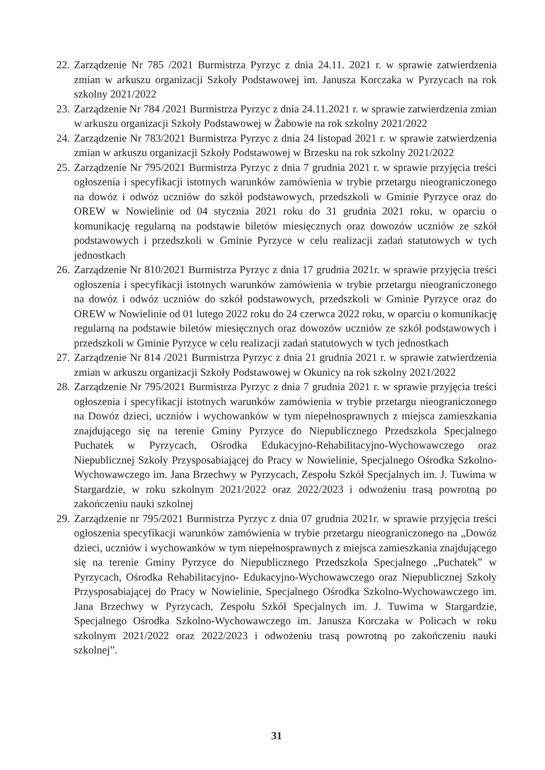22. Zarządzenie Nr 785 /2021 Burmistrza Pyrzyc z dnia 24.11. 2021 r. w sprawie zatwierdzenia zmian w arkuszu organizacji Szkoły Podstawowej im. Janusza Korczaka w Pyrzycach na rok szkolny 2021/2022
23. Zarządzenie Nr 784 /2021 Burmistrza Pyrzyc z dnia 24.11.2021 r. w sprawie zatwierdzenia zmian w arkuszu organizacji Szkoły Podstawowej w Żabowie na rok szkolny 2021/2022
24. Zarządzenie Nr 783/2021 Burmistrza Pyrzyc z dnia 24 listopad 2021 r. w sprawie zatwierdzenia zmian w arkuszu organizacji Szkoły Podstawowej w Brzesku na rok szkolny 2021/2022
25. Zarządzenie Nr 795/2021 Burmistrza Pyrzyc z dnia 7 grudnia 2021 r. w sprawie przyjęcia treści ogłoszenia i specyfikacji istotnych warunków zamówienia w trybie przetargu nieograniczonego na dowóz i odwóz uczniów do szkół podstawowych, przedszkoli w Gminie Pyrzyce oraz do OREW w Nowielinie od 04 stycznia 2021 roku do 31 grudnia 2021 roku, w oparciu o komunikację regularną na podstawie biletów miesięcznych oraz dowozów uczniów ze szkół podstawowych i przedszkoli w Gminie Pyrzyce w celu realizacji zadań statutowych w tych jednostkach
26. Zarządzenie Nr 810/2021 Burmistrza Pyrzyc z dnia 17 grudnia 2021r. w sprawie przyjęcia treści ogłoszenia i specyfikacji istotnych warunków zamówienia w trybie przetargu nieograniczonego na dowóz i odwóz uczniów do szkół podstawowych, przedszkoli w Gminie Pyrzyce oraz do OREW w Nowielinie od 01 lutego 2022 roku do 24 czerwca 2022 roku, w oparciu o komunikację regularną na podstawie biletów miesięcznych oraz dowozów uczniów ze szkół podstawowych i przedszkoli w Gminie Pyrzyce w celu realizacji zadań statutowych w tych jednostkach
27. Zarządzenie Nr 814 /2021 Burmistrza Pyrzyc z dnia 21 grudnia 2021 r. w sprawie zatwierdzenia zmian w arkuszu organizacji Szkoły Podstawowej w Okunicy na rok szkolny 2021/2022
28. Zarządzenie Nr 795/2021 Burmistrza Pyrzyc z dnia 7 grudnia 2021 r. w sprawie przyjęcia treści ogłoszenia i specyfikacji istotnych warunków zamówienia w trybie przetargu nieograniczonego na Dowóz dzieci, uczniów i wychowanków w tym niepełnosprawnych z miejsca zamieszkania znajdującego się na terenie Gminy Pyrzyce do Niepublicznego Przedszkola Specjalnego Puchatek w Pyrzycach, Ośrodka Edukacyjno-Rehabilitacyjno-Wychowawczego oraz Niepublicznej Szkoły Przysposabiającej do Pracy w Nowielinie, Specjalnego Ośrodka Szkolno-Wychowawczego im. Jana Brzechwy w Pyrzycach, Zespołu Szkół Specjalnych im. J. Tuwima w Stargardzie, w roku szkolnym 2021/2022 oraz 2022/2023 i odwożeniu trasą powrotną po zakończeniu nauki szkolnej
29. Zarządzenie nr 795/2021 Burmistrza Pyrzyc z dnia 07 grudnia 2021r. w sprawie przyjęcia treści ogłoszenia specyfikacji warunków zamówienia w trybie przetargu nieograniczonego na „Dowóz dzieci, uczniów i wychowanków w tym niepełnosprawnych z miejsca zamieszkania znajdującego się na terenie Gminy Pyrzyce do Niepublicznego Przedszkola Specjalnego „Puchatek” w Pyrzycach, Ośrodka Rehabilitacyjno- Edukacyjno-Wychowawczego oraz Niepublicznej Szkoły Przysposabiającej do Pracy w Nowielinie, Specjalnego Ośrodka Szkolno-Wychowawczego im. Jana Brzechwy w Pyrzycach, Zespołu Szkół Specjalnych im. J. Tuwima w Stargardzie, Specjalnego Ośrodka Szkolno-Wychowawczego im. Janusza Korczaka w Policach w roku szkolnym 2021/2022 oraz 2022/2023 i odwożeniu trasą powrotną po zakończeniu nauki szkolnej”.
31